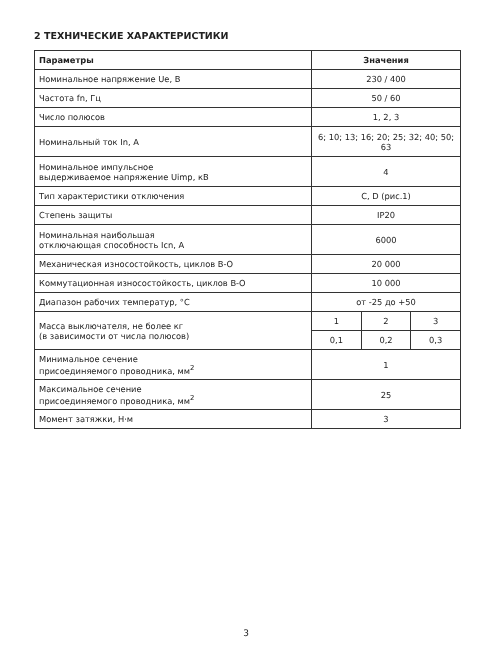2 ТЕХНИЧЕСКИЕ ХАРАКТЕРИСТИКИ
| Параметры | Значения | | |
| --- | --- | --- | --- |
| Номинальное напряжение Ue, В | 230 / 400 | | |
| Частота fn, Гц | 50 / 60 | | |
| Число полюсов | 1, 2, 3 | | |
| Номинальный ток In, А | 6; 10; 13; 16; 20; 25; 32; 40; 50; 63 | | |
| Номинальное импульсное выдерживаемое напряжение Uimp, кВ | 4 | | |
| Тип характеристики отключения | C, D (рис.1) | | |
| Степень защиты | IP20 | | |
| Номинальная наибольшая отключающая способность Icn, А | 6000 | | |
| Механическая износостойкость, циклов В-О | 20 000 | | |
| Коммутационная износостойкость, циклов В-О | 10 000 | | |
| Диапазон рабочих температур, °С | от -25 до +50 | | |
| Масса выключателя, не более кг (в зависимости от числа полюсов) | 1 | 2 | 3 |
| | 0,1 | 0,2 | 0,3 |
| Минимальное сечение присоединяемого проводника, мм<sup>2</sup> | 1 | | |
| Максимальное сечение присоединяемого проводника, мм<sup>2</sup> | 25 | | |
| Момент затяжки, Н·м | 3 | | |
3